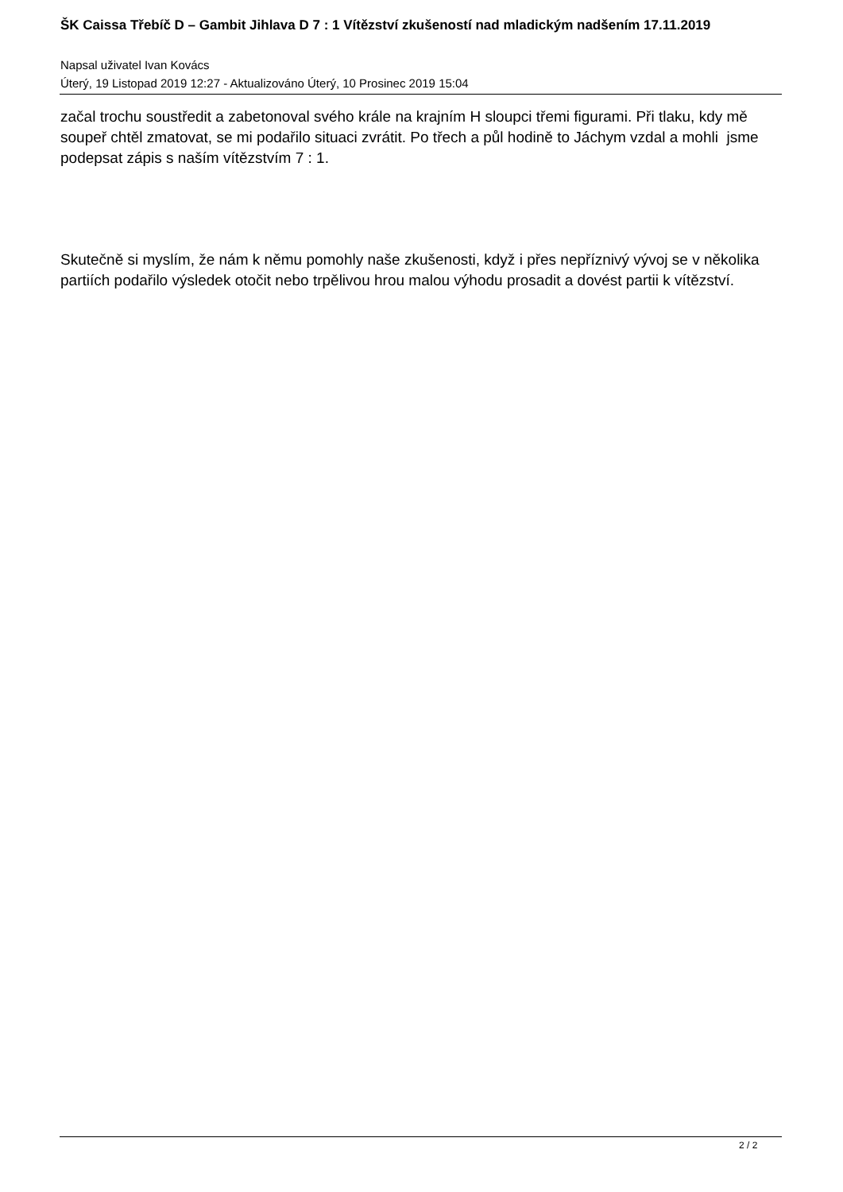ŠK Caissa Třebíč D – Gambit Jihlava D 7 : 1 Vítězství zkušeností nad mladickým nadšením 17.11.2019
Napsal uživatel Ivan Kovács
Úterý, 19 Listopad 2019 12:27 - Aktualizováno Úterý, 10 Prosinec 2019 15:04
začal trochu soustředit a zabetonoval svého krále na krajním H sloupci třemi figurami. Při tlaku, kdy mě soupeř chtěl zmatovat, se mi podařilo situaci zvrátit. Po třech a půl hodině to Jáchym vzdal a mohli jsme podepsat zápis s naším vítězstvím 7 : 1.
Skutečně si myslím, že nám k němu pomohly naše zkušenosti, když i přes nepříznivý vývoj se v několika partiích podařilo výsledek otočit nebo trpělivou hrou malou výhodu prosadit a dovést partii k vítězství.
2 / 2